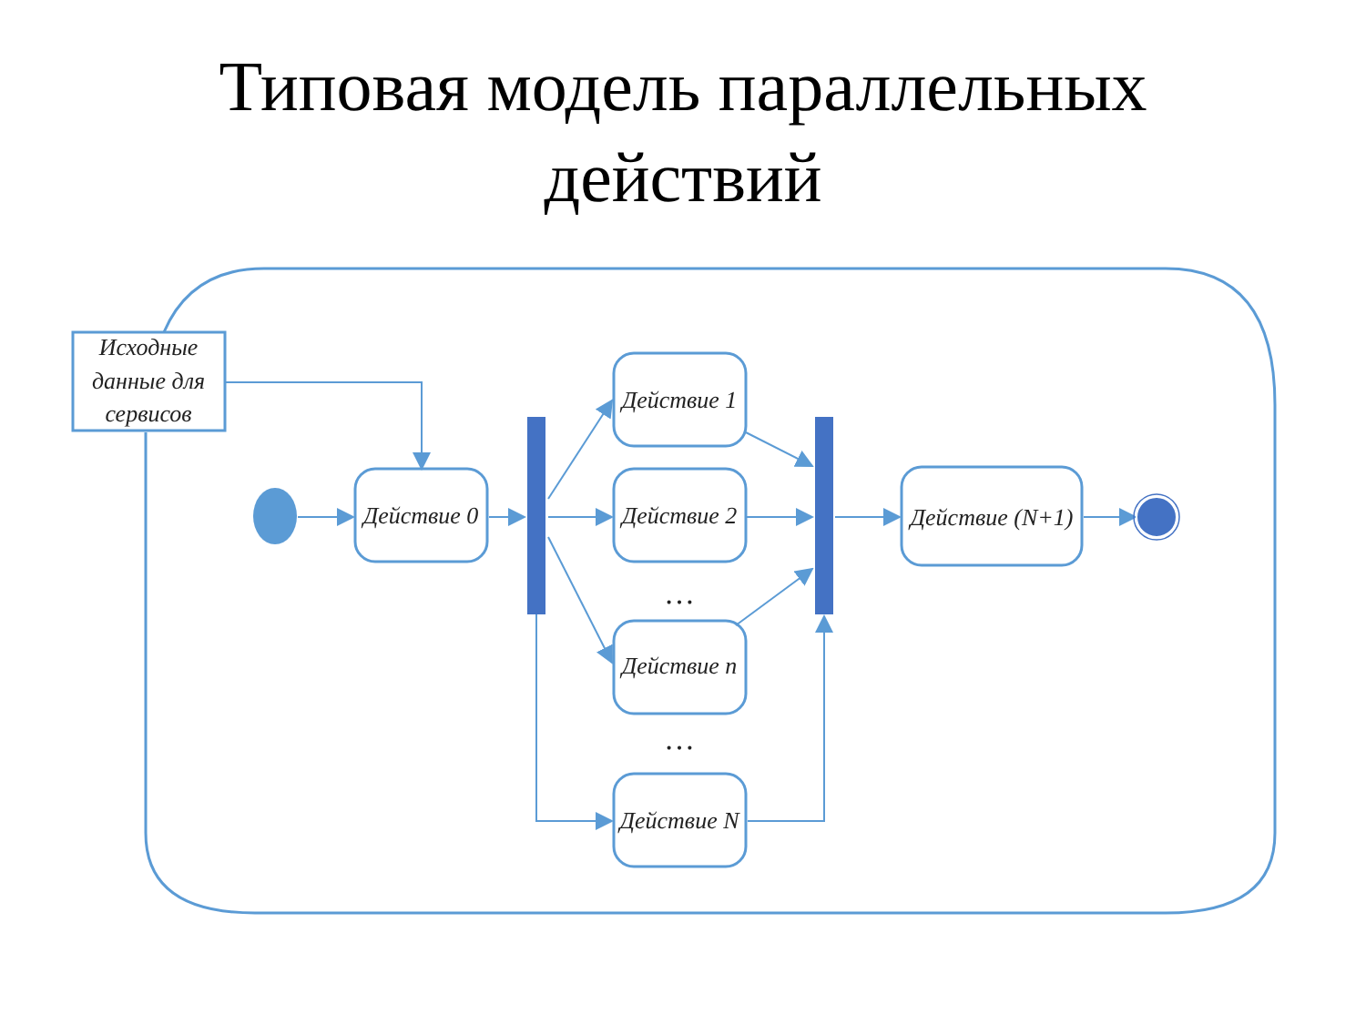Типовая модель параллельных
действий
Исходные
данные для
сервисов
Действие 0
Действие 1
Действие 2
Действие n
Действие N
Действие (N+1)
…
…